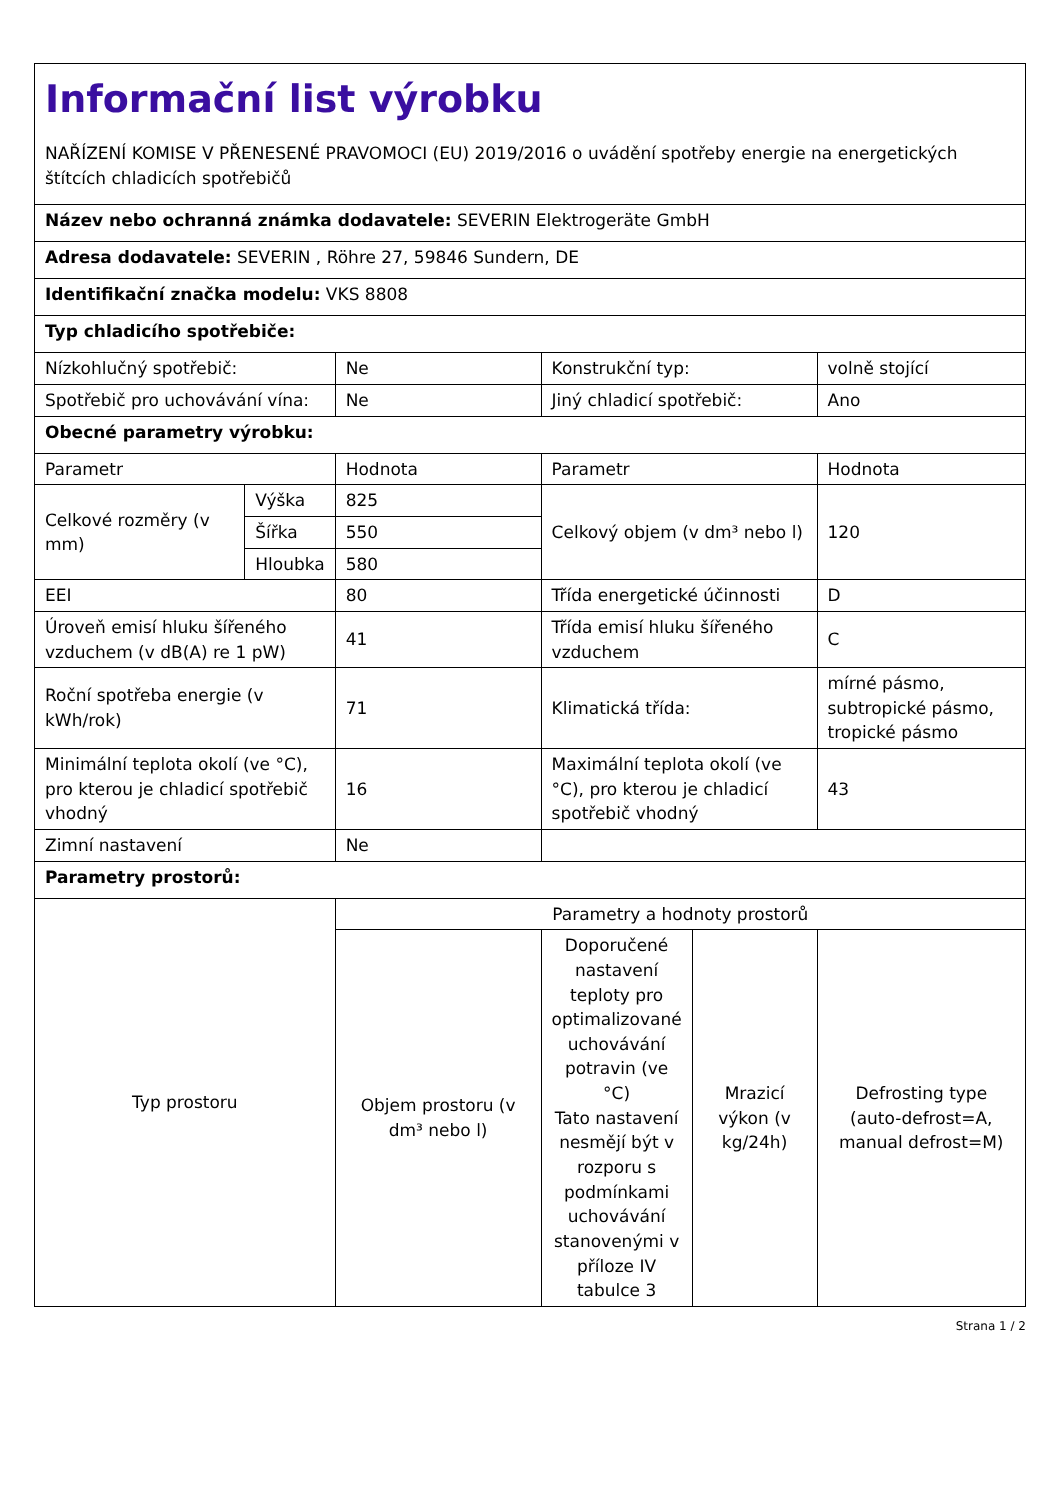| Informační list výrobku NAŘÍZENÍ KOMISE V PŘENESENÉ PRAVOMOCI (EU) 2019/2016 o uvádění spotřeby energie na energetických štítcích chladicích spotřebičů | | | | | |
| Název nebo ochranná známka dodavatele: SEVERIN Elektrogeräte GmbH | | | | | |
| Adresa dodavatele: SEVERIN , Röhre 27, 59846 Sundern, DE | | | | | |
| Identifikační značka modelu: VKS 8808 | | | | | |
| Typ chladicího spotřebiče: | | | | | |
| Nízkohlučný spotřebič: | | Ne | Konstrukční typ: | | volně stojící |
| Spotřebič pro uchovávání vína: | | Ne | Jiný chladicí spotřebič: | | Ano |
| Obecné parametry výrobku: | | | | | |
| Parametr | | Hodnota | Parametr | | Hodnota |
| Celkové rozměry (v mm) | Výška | 825 | Celkový objem (v dm³ nebo l) | | 120 |
| | Šířka | 550 | | | |
| | Hloubka | 580 | | | |
| EEI | | 80 | Třída energetické účinnosti | | D |
| Úroveň emisí hluku šířeného vzduchem (v dB(A) re 1 pW) | | 41 | Třída emisí hluku šířeného vzduchem | | C |
| Roční spotřeba energie (v kWh/rok) | | 71 | Klimatická třída: | | mírné pásmo, subtropické pásmo, tropické pásmo |
| Minimální teplota okolí (ve °C), pro kterou je chladicí spotřebič vhodný | | 16 | Maximální teplota okolí (ve °C), pro kterou je chladicí spotřebič vhodný | | 43 |
| Zimní nastavení | | Ne | | | |
| Parametry prostorů: | | | | | |
| Typ prostoru | | Parametry a hodnoty prostorů | | | |
| | | Objem prostoru (v dm³ nebo l) | Doporučené nastavení teploty pro optimalizované uchovávání potravin (ve °C) Tato nastavení nesmějí být v rozporu s podmínkami uchovávání stanovenými v příloze IV tabulce 3 | Mrazicí výkon (v kg/24h) | Defrosting type (auto-defrost=A, manual defrost=M) |
Strana 1 / 2